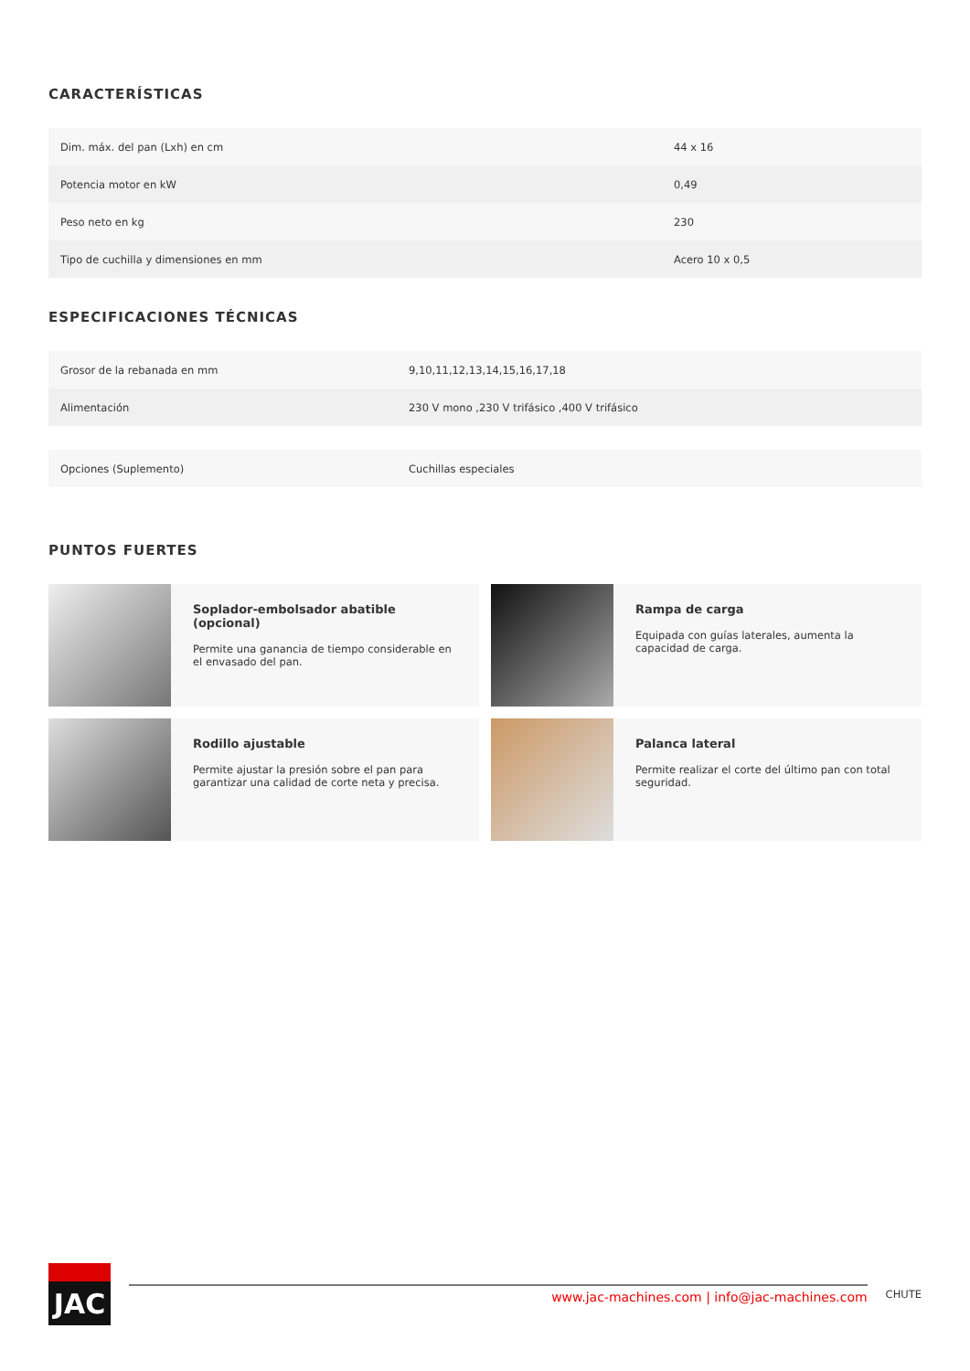CARACTERÍSTICAS
| Dim. máx. del pan (Lxh) en cm | 44 x 16 |
| Potencia motor en kW | 0,49 |
| Peso neto en kg | 230 |
| Tipo de cuchilla y dimensiones en mm | Acero 10 x 0,5 |
ESPECIFICACIONES TÉCNICAS
| Grosor de la rebanada en mm | 9,10,11,12,13,14,15,16,17,18 |
| Alimentación | 230 V mono ,230 V trifásico ,400 V trifásico |
| Opciones (Suplemento) | Cuchillas especiales |
PUNTOS FUERTES
Soplador-embolsador abatible (opcional)
Permite una ganancia de tiempo considerable en el envasado del pan.
Rampa de carga
Equipada con guías laterales, aumenta la capacidad de carga.
Rodillo ajustable
Permite ajustar la presión sobre el pan para garantizar una calidad de corte neta y precisa.
Palanca lateral
Permite realizar el corte del último pan con total seguridad.
JAC
www.jac-machines.com | info@jac-machines.com
CHUTE